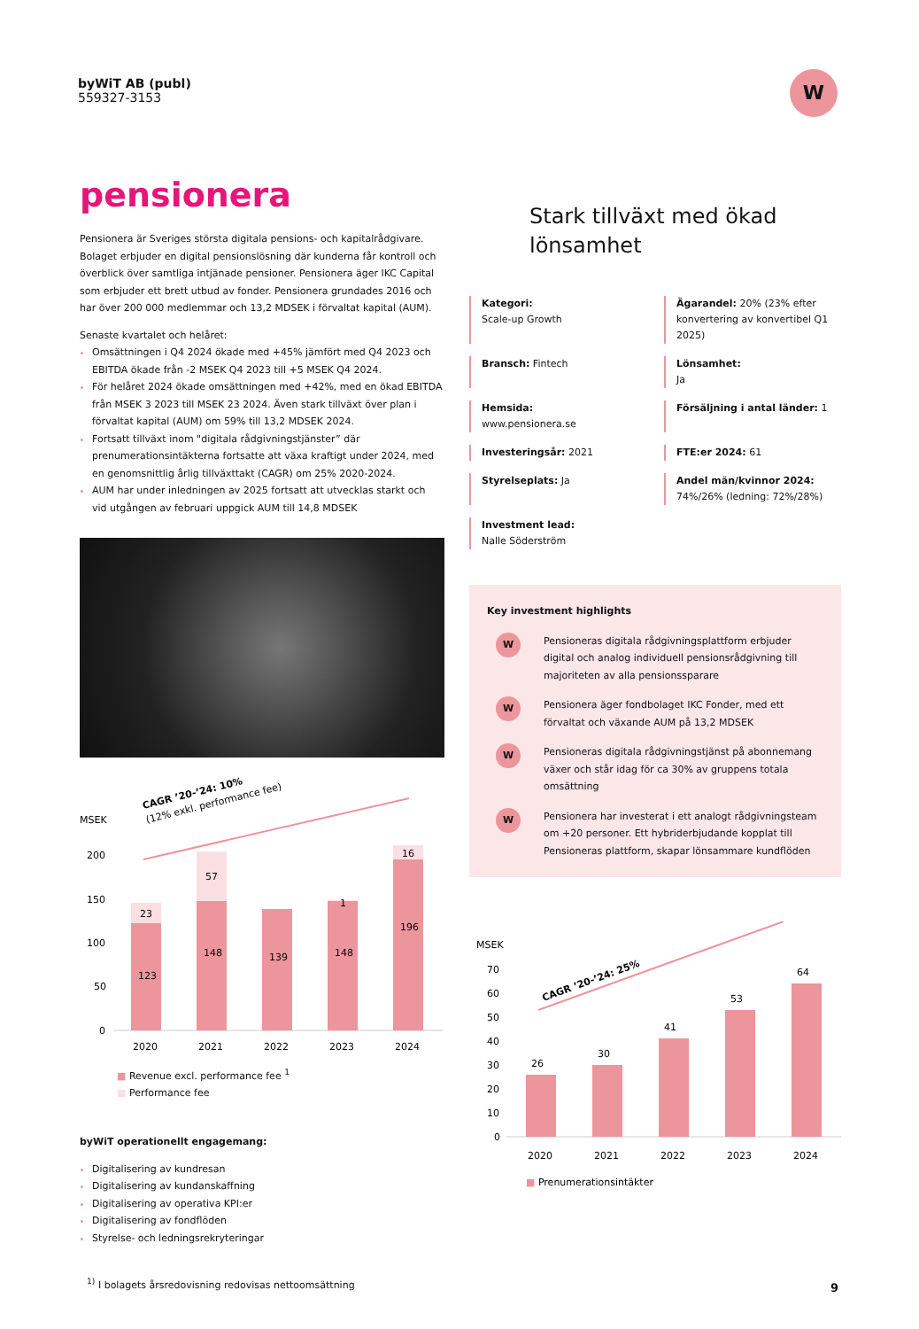byWiT AB (publ)
559327-3153
W
pensionera
Pensionera är Sveriges största digitala pensions- och kapitalrådgivare. Bolaget erbjuder en digital pensionslösning där kunderna får kontroll och överblick över samtliga intjänade pensioner. Pensionera äger IKC Capital som erbjuder ett brett utbud av fonder. Pensionera grundades 2016 och har över 200 000 medlemmar och 13,2 MDSEK i förvaltat kapital (AUM).
Senaste kvartalet och helåret:
Omsättningen i Q4 2024 ökade med +45% jämfört med Q4 2023 och EBITDA ökade från -2 MSEK Q4 2023 till +5 MSEK Q4 2024.
För helåret 2024 ökade omsättningen med +42%, med en ökad EBITDA från MSEK 3 2023 till MSEK 23 2024. Även stark tillväxt över plan i förvaltat kapital (AUM) om 59% till 13,2 MDSEK 2024.
Fortsatt tillväxt inom "digitala rådgivningstjänster” där prenumerationsintäkterna fortsatte att växa kraftigt under 2024, med en genomsnittlig årlig tillväxttakt (CAGR) om 25% 2020-2024.
AUM har under inledningen av 2025 fortsatt att utvecklas starkt och vid utgången av februari uppgick AUM till 14,8 MDSEK
MSEK
CAGR ’20-’24: 10%
(12% exkl. performance fee)
200
150
100
50
0
123
23
148
57
139
148
1
196
16
2020
2021
2022
2023
2024
■ Revenue excl. performance fee <sup>1</sup>
■ Performance fee
byWiT operationellt engagemang:
Digitalisering av kundresan
Digitalisering av kundanskaffning
Digitalisering av operativa KPI:er
Digitalisering av fondflöden
Styrelse- och ledningsrekryteringar
Stark tillväxt med ökad lönsamhet
Kategori:
Scale-up Growth
Ägarandel: 20% (23% efter konvertering av konvertibel Q1 2025)
Bransch: Fintech
Lönsamhet:
Ja
Hemsida:
www.pensionera.se
Försäljning i antal länder: 1
Investeringsår: 2021
FTE:er 2024: 61
Styrelseplats: Ja
Andel män/kvinnor 2024:
74%/26% (ledning: 72%/28%)
Investment lead:
Nalle Söderström
Key investment highlights
W Pensioneras digitala rådgivningsplattform erbjuder digital och analog individuell pensionsrådgivning till majoriteten av alla pensionssparare
W Pensionera äger fondbolaget IKC Fonder, med ett förvaltat och växande AUM på 13,2 MDSEK
W Pensioneras digitala rådgivningstjänst på abonnemang växer och står idag för ca 30% av gruppens totala omsättning
W Pensionera har investerat i ett analogt rådgivningsteam om +20 personer. Ett hybriderbjudande kopplat till Pensioneras plattform, skapar lönsammare kundflöden
MSEK
70
60
50
40
30
20
10
0
CAGR ’20-’24: 25%
26
30
41
53
64
2020
2021
2022
2023
2024
■ Prenumerationsintäkter
<sup>1)</sup> I bolagets årsredovisning redovisas nettoomsättning
9